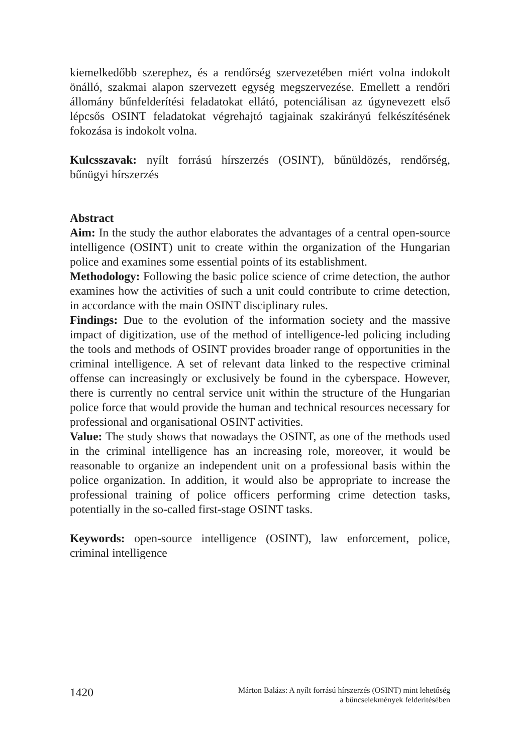kiemelkedőbb szerephez, és a rendőrség szervezetében miért volna indokolt önálló, szakmai alapon szervezett egység megszervezése. Emellett a rendőri állomány bűnfelderítési feladatokat ellátó, potenciálisan az úgynevezett első lépcsős OSINT feladatokat végrehajtó tagjainak szakirányú felkészítésének fokozása is indokolt volna.
Kulcsszavak: nyílt forrású hírszerzés (OSINT), bűnüldözés, rendőrség, bűnügyi hírszerzés
Abstract
Aim: In the study the author elaborates the advantages of a central open-source intelligence (OSINT) unit to create within the organization of the Hungarian police and examines some essential points of its establishment.
Methodology: Following the basic police science of crime detection, the author examines how the activities of such a unit could contribute to crime detection, in accordance with the main OSINT disciplinary rules.
Findings: Due to the evolution of the information society and the massive impact of digitization, use of the method of intelligence-led policing including the tools and methods of OSINT provides broader range of opportunities in the criminal intelligence. A set of relevant data linked to the respective criminal offense can increasingly or exclusively be found in the cyberspace. However, there is currently no central service unit within the structure of the Hungarian police force that would provide the human and technical resources necessary for professional and organisational OSINT activities.
Value: The study shows that nowadays the OSINT, as one of the methods used in the criminal intelligence has an increasing role, moreover, it would be reasonable to organize an independent unit on a professional basis within the police organization. In addition, it would also be appropriate to increase the professional training of police officers performing crime detection tasks, potentially in the so-called first-stage OSINT tasks.
Keywords: open-source intelligence (OSINT), law enforcement, police, criminal intelligence
1420
Márton Balázs: A nyílt forrású hírszerzés (OSINT) mint lehetőség
a bűncselekmények felderítésében